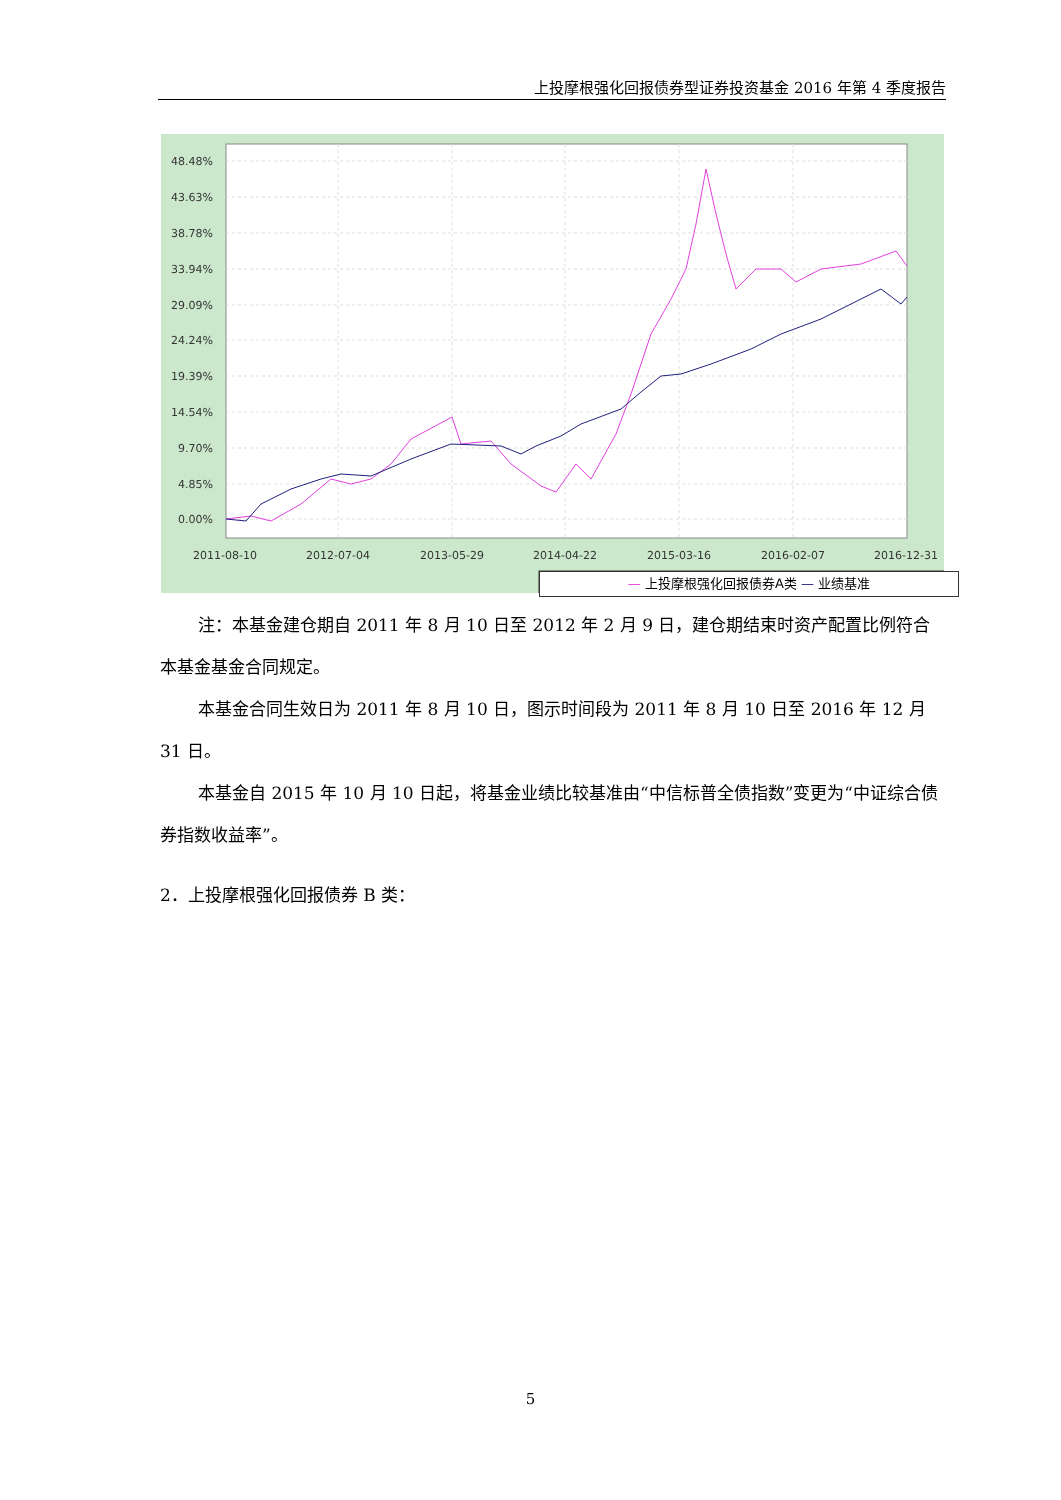上投摩根强化回报债券型证券投资基金 2016 年第 4 季度报告
48.48%
43.63%
38.78%
33.94%
29.09%
24.24%
19.39%
14.54%
9.70%
4.85%
0.00%
2011-08-10
2012-07-04
2013-05-29
2014-04-22
2015-03-16
2016-02-07
2016-12-31
— 上投摩根强化回报债券A类 — 业绩基准
注：本基金建仓期自 2011 年 8 月 10 日至 2012 年 2 月 9 日，建仓期结束时资产配置比例符合本基金基金合同规定。
本基金合同生效日为 2011 年 8 月 10 日，图示时间段为 2011 年 8 月 10 日至 2016 年 12 月 31 日。
本基金自 2015 年 10 月 10 日起，将基金业绩比较基准由“中信标普全债指数”变更为“中证综合债券指数收益率”。
2．上投摩根强化回报债券 B 类：
5